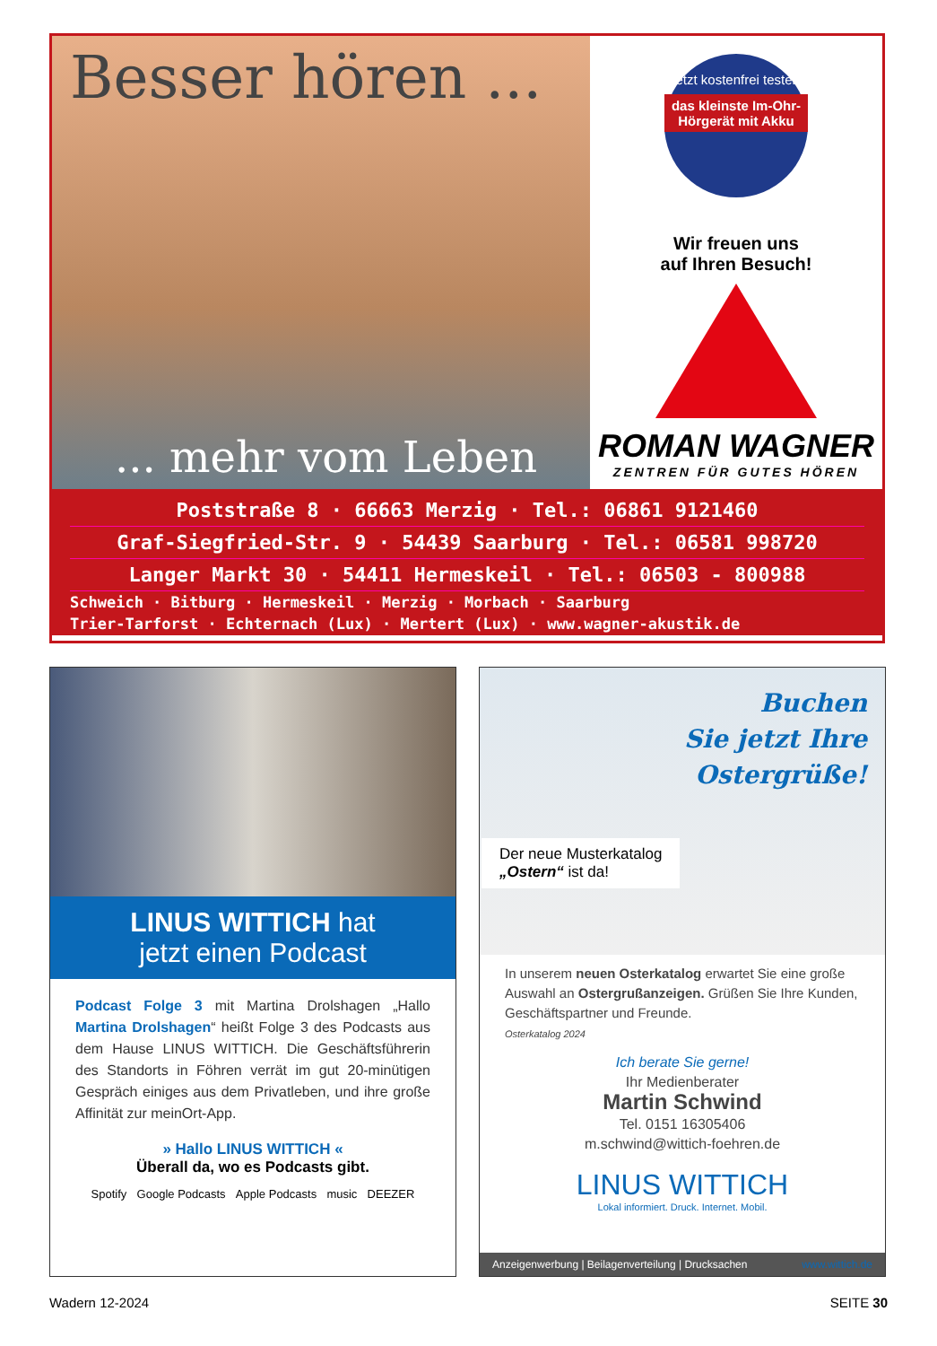Besser hören ...
... mehr vom Leben
Jetzt kostenfrei testen:
das kleinste Im-Ohr-Hörgerät mit Akku
Wir freuen uns
auf Ihren Besuch!
ROMAN WAGNER
ZENTREN FÜR GUTES HÖREN
Poststraße 8 · 66663 Merzig · Tel.: 06861 9121460
Graf-Siegfried-Str. 9 · 54439 Saarburg · Tel.: 06581 998720
Langer Markt 30 · 54411 Hermeskeil · Tel.: 06503 - 800988
Schweich · Bitburg · Hermeskeil · Merzig · Morbach · Saarburg
Trier-Tarforst · Echternach (Lux) · Mertert (Lux) · www.wagner-akustik.de
LINUS WITTICH hat
jetzt einen Podcast
Podcast Folge 3 mit Martina Drolshagen „Hallo Martina Drolshagen“ heißt Folge 3 des Podcasts aus dem Hause LINUS WITTICH. Die Geschäftsführerin des Standorts in Föhren verrät im gut 20-minütigen Gespräch einiges aus dem Privatleben, und ihre große Affinität zur meinOrt-App.
» Hallo LINUS WITTICH «
Überall da, wo es Podcasts gibt.
Spotify Google Podcasts Apple Podcasts music DEEZER
Buchen
Sie jetzt Ihre
Ostergrüße!
Der neue Musterkatalog
„Ostern“ ist da!
In unserem neuen Osterkatalog erwartet Sie eine große Auswahl an Ostergrußanzeigen. Grüßen Sie Ihre Kunden, Geschäftspartner und Freunde.
Osterkatalog 2024
Ich berate Sie gerne!
Ihr Medienberater
Martin Schwind
Tel. 0151 16305406
m.schwind@wittich-foehren.de
LINUS WITTICH
Lokal informiert. Druck. Internet. Mobil.
Anzeigenwerbung | Beilagenverteilung | Drucksachen www.wittich.de
Wadern 12-2024 SEITE 30